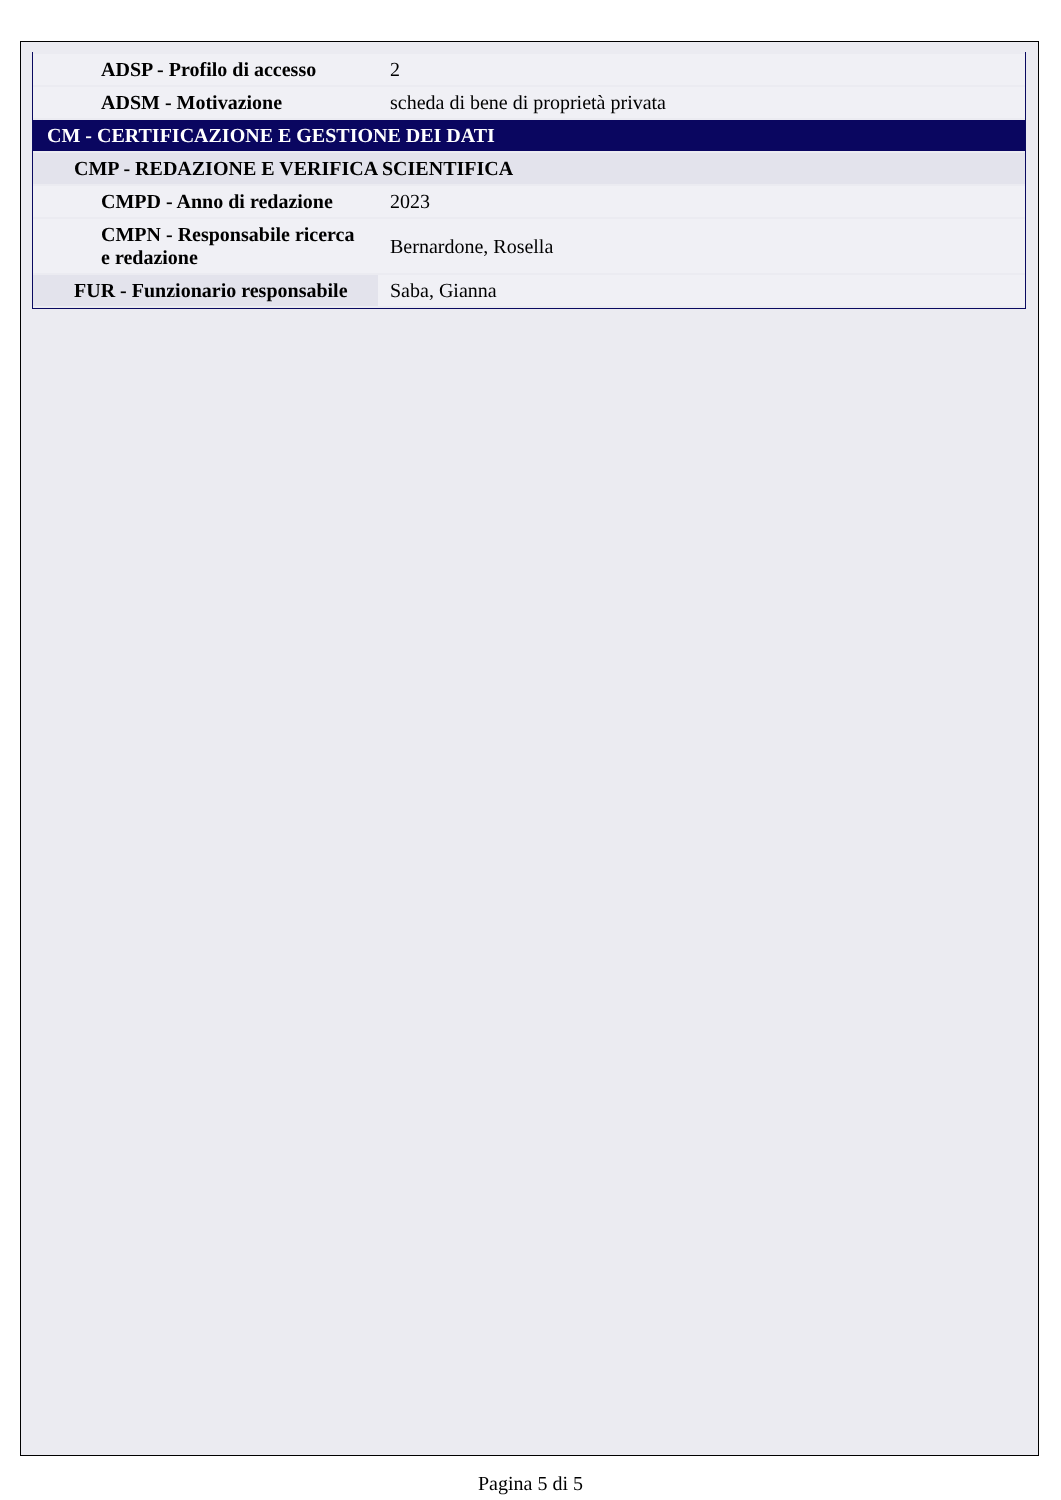| ADSP - Profilo di accesso | 2 |
| ADSM - Motivazione | scheda di bene di proprietà privata |
| CM - CERTIFICAZIONE E GESTIONE DEI DATI | |
| CMP - REDAZIONE E VERIFICA SCIENTIFICA | |
| CMPD - Anno di redazione | 2023 |
| CMPN - Responsabile ricerca e redazione | Bernardone, Rosella |
| FUR - Funzionario responsabile | Saba, Gianna |
Pagina 5 di 5